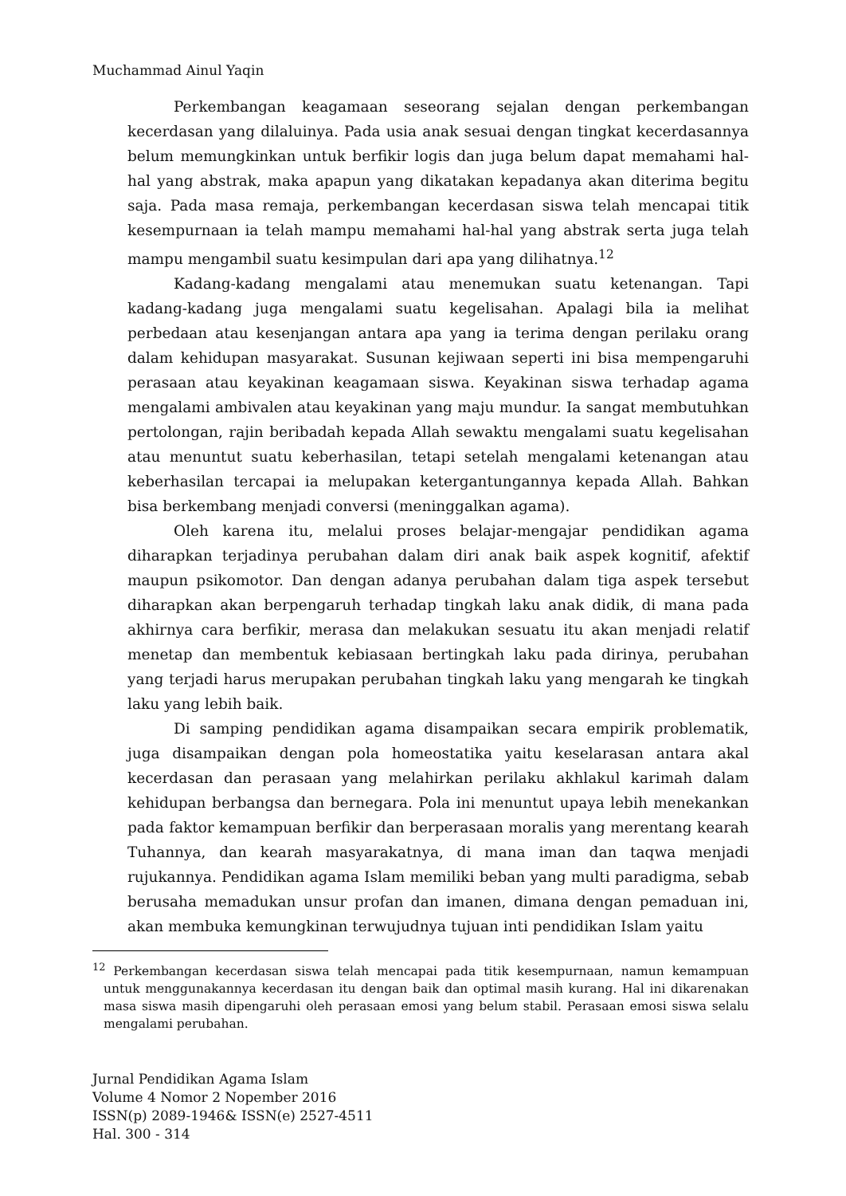Muchammad Ainul Yaqin
Perkembangan keagamaan seseorang sejalan dengan perkembangan kecerdasan yang dilaluinya. Pada usia anak sesuai dengan tingkat kecerdasannya belum memungkinkan untuk berfikir logis dan juga belum dapat memahami hal-hal yang abstrak, maka apapun yang dikatakan kepadanya akan diterima begitu saja. Pada masa remaja, perkembangan kecerdasan siswa telah mencapai titik kesempurnaan ia telah mampu memahami hal-hal yang abstrak serta juga telah mampu mengambil suatu kesimpulan dari apa yang dilihatnya.<sup>12</sup>
Kadang-kadang mengalami atau menemukan suatu ketenangan. Tapi kadang-kadang juga mengalami suatu kegelisahan. Apalagi bila ia melihat perbedaan atau kesenjangan antara apa yang ia terima dengan perilaku orang dalam kehidupan masyarakat. Susunan kejiwaan seperti ini bisa mempengaruhi perasaan atau keyakinan keagamaan siswa. Keyakinan siswa terhadap agama mengalami ambivalen atau keyakinan yang maju mundur. Ia sangat membutuhkan pertolongan, rajin beribadah kepada Allah sewaktu mengalami suatu kegelisahan atau menuntut suatu keberhasilan, tetapi setelah mengalami ketenangan atau keberhasilan tercapai ia melupakan ketergantungannya kepada Allah. Bahkan bisa berkembang menjadi conversi (meninggalkan agama).
Oleh karena itu, melalui proses belajar-mengajar pendidikan agama diharapkan terjadinya perubahan dalam diri anak baik aspek kognitif, afektif maupun psikomotor. Dan dengan adanya perubahan dalam tiga aspek tersebut diharapkan akan berpengaruh terhadap tingkah laku anak didik, di mana pada akhirnya cara berfikir, merasa dan melakukan sesuatu itu akan menjadi relatif menetap dan membentuk kebiasaan bertingkah laku pada dirinya, perubahan yang terjadi harus merupakan perubahan tingkah laku yang mengarah ke tingkah laku yang lebih baik.
Di samping pendidikan agama disampaikan secara empirik problematik, juga disampaikan dengan pola homeostatika yaitu keselarasan antara akal kecerdasan dan perasaan yang melahirkan perilaku akhlakul karimah dalam kehidupan berbangsa dan bernegara. Pola ini menuntut upaya lebih menekankan pada faktor kemampuan berfikir dan berperasaan moralis yang merentang kearah Tuhannya, dan kearah masyarakatnya, di mana iman dan taqwa menjadi rujukannya. Pendidikan agama Islam memiliki beban yang multi paradigma, sebab berusaha memadukan unsur profan dan imanen, dimana dengan pemaduan ini, akan membuka kemungkinan terwujudnya tujuan inti pendidikan Islam yaitu
<sup>12</sup> Perkembangan kecerdasan siswa telah mencapai pada titik kesempurnaan, namun kemampuan untuk menggunakannya kecerdasan itu dengan baik dan optimal masih kurang. Hal ini dikarenakan masa siswa masih dipengaruhi oleh perasaan emosi yang belum stabil. Perasaan emosi siswa selalu mengalami perubahan.
Jurnal Pendidikan Agama Islam
Volume 4 Nomor 2 Nopember 2016
ISSN(p) 2089-1946& ISSN(e) 2527-4511
Hal. 300 - 314